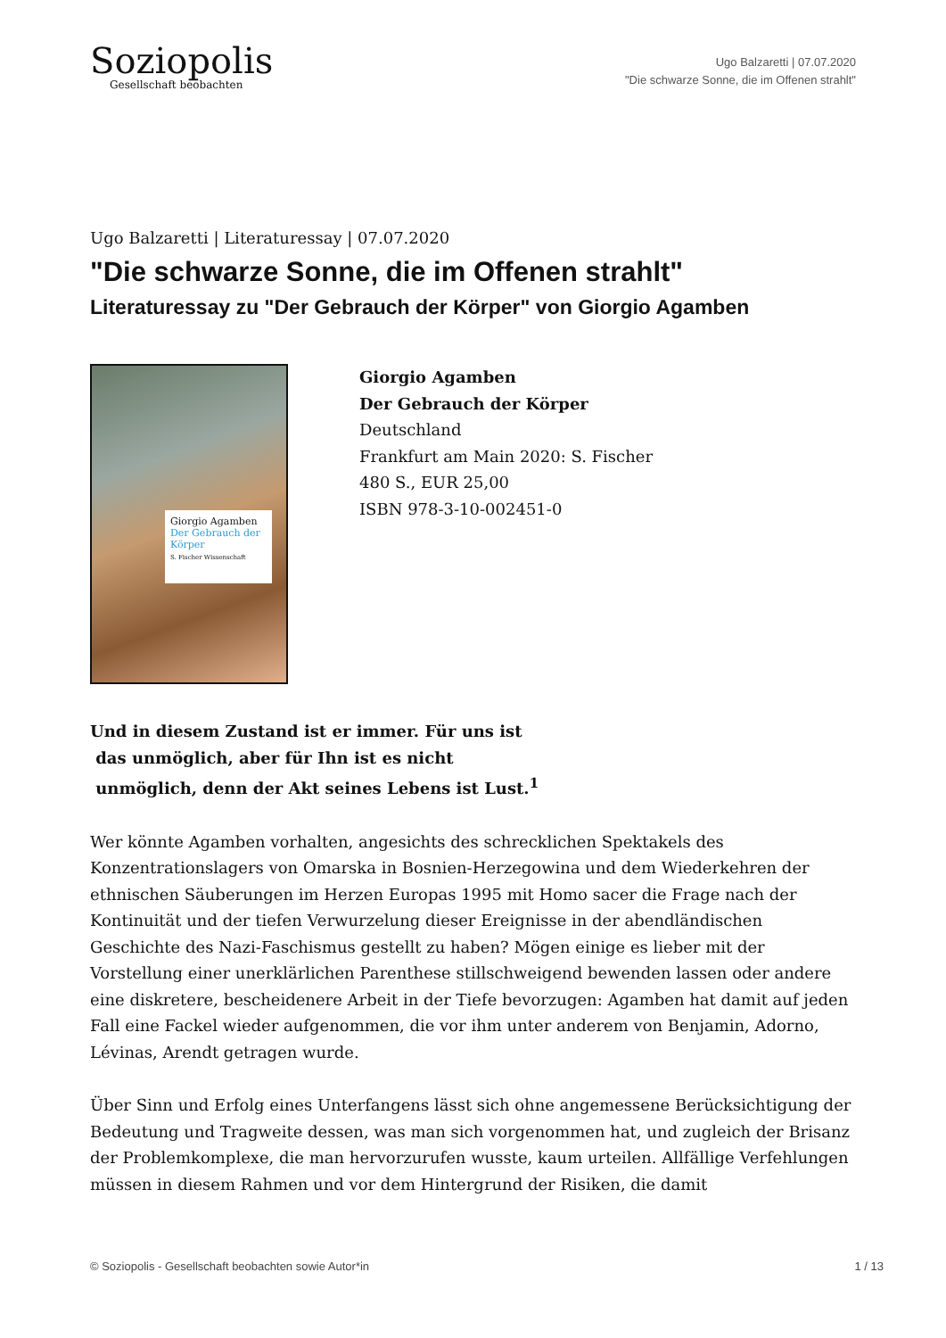Soziopolis
Gesellschaft beobachten
Ugo Balzaretti | 07.07.2020
"Die schwarze Sonne, die im Offenen strahlt"
Ugo Balzaretti | Literaturessay | 07.07.2020
"Die schwarze Sonne, die im Offenen strahlt"
Literaturessay zu "Der Gebrauch der Körper" von Giorgio Agamben
Giorgio Agamben
Der Gebrauch der Körper
S. Fischer Wissenschaft
Giorgio Agamben
Der Gebrauch der Körper
Deutschland
Frankfurt am Main 2020: S. Fischer
480 S., EUR 25,00
ISBN 978-3-10-002451-0
Und in diesem Zustand ist er immer. Für uns ist
das unmöglich, aber für Ihn ist es nicht
unmöglich, denn der Akt seines Lebens ist Lust.<sup>1</sup>
Wer könnte Agamben vorhalten, angesichts des schrecklichen Spektakels des Konzentrationslagers von Omarska in Bosnien-Herzegowina und dem Wiederkehren der ethnischen Säuberungen im Herzen Europas 1995 mit Homo sacer die Frage nach der Kontinuität und der tiefen Verwurzelung dieser Ereignisse in der abendländischen Geschichte des Nazi-Faschismus gestellt zu haben? Mögen einige es lieber mit der Vorstellung einer unerklärlichen Parenthese stillschweigend bewenden lassen oder andere eine diskretere, bescheidenere Arbeit in der Tiefe bevorzugen: Agamben hat damit auf jeden Fall eine Fackel wieder aufgenommen, die vor ihm unter anderem von Benjamin, Adorno, Lévinas, Arendt getragen wurde.
Über Sinn und Erfolg eines Unterfangens lässt sich ohne angemessene Berücksichtigung der Bedeutung und Tragweite dessen, was man sich vorgenommen hat, und zugleich der Brisanz der Problemkomplexe, die man hervorzurufen wusste, kaum urteilen. Allfällige Verfehlungen müssen in diesem Rahmen und vor dem Hintergrund der Risiken, die damit
© Soziopolis - Gesellschaft beobachten sowie Autor*in 1 / 13